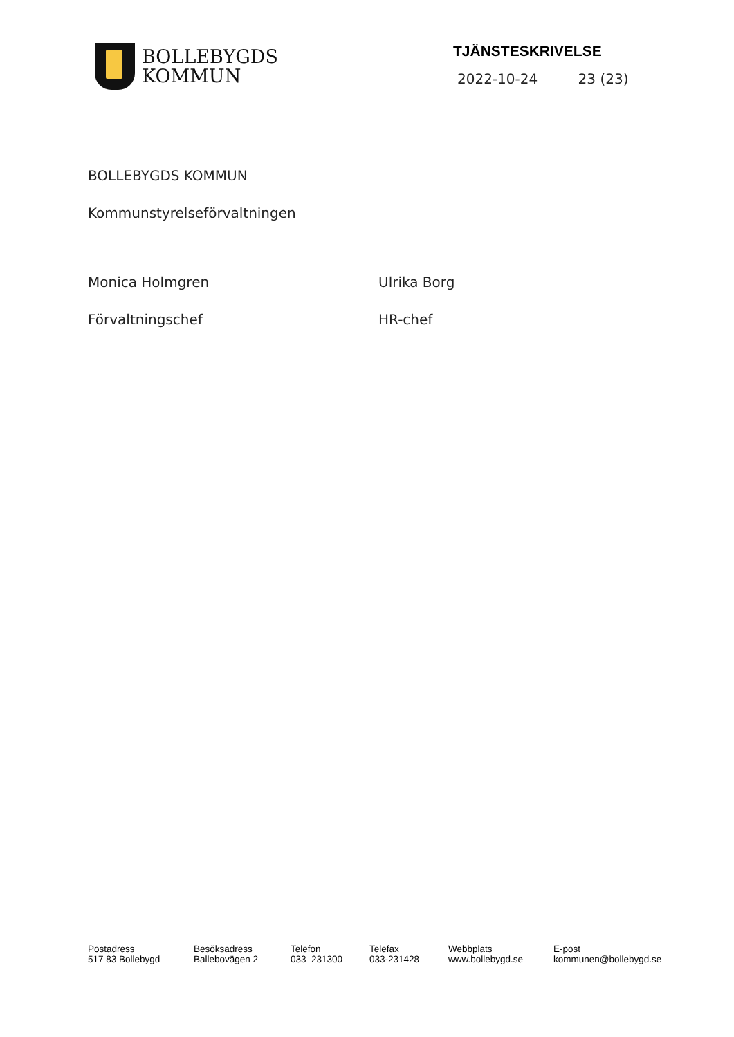BOLLEBYGDS
KOMMUN
TJÄNSTESKRIVELSE
2022-10-24 23 (23)
BOLLEBYGDS KOMMUN
Kommunstyrelseförvaltningen
Monica Holmgren
Förvaltningschef
Ulrika Borg
HR-chef
Postadress
517 83 Bollebygd
Besöksadress
Ballebovägen 2
Telefon
033–231300
Telefax
033-231428
Webbplats
www.bollebygd.se
E-post
kommunen@bollebygd.se